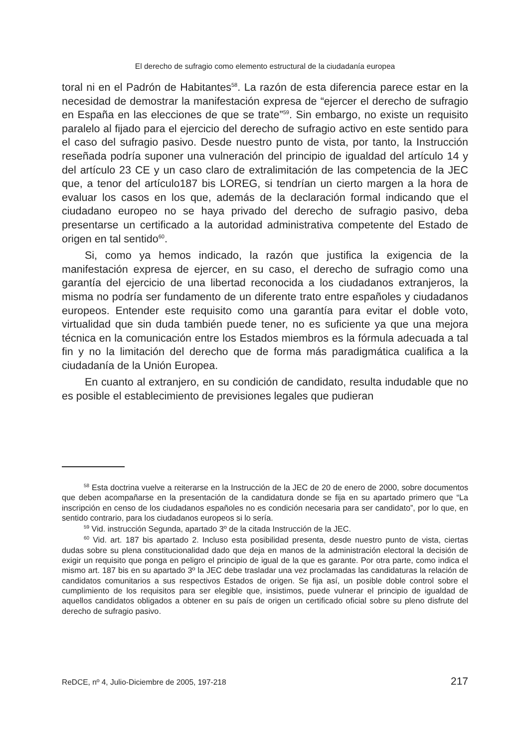El derecho de sufragio como elemento estructural de la ciudadanía europea
toral ni en el Padrón de Habitantes<sup>58</sup>. La razón de esta diferencia parece estar en la necesidad de demostrar la manifestación expresa de “ejercer el derecho de sufragio en España en las elecciones de que se trate”<sup>59</sup>. Sin embargo, no existe un requisito paralelo al fijado para el ejercicio del derecho de sufragio activo en este sentido para el caso del sufragio pasivo. Desde nuestro punto de vista, por tanto, la Instrucción reseñada podría suponer una vulneración del principio de igualdad del artículo 14 y del artículo 23 CE y un caso claro de extralimitación de las competencia de la JEC que, a tenor del artículo187 bis LOREG, si tendrían un cierto margen a la hora de evaluar los casos en los que, además de la declaración formal indicando que el ciudadano europeo no se haya privado del derecho de sufragio pasivo, deba presentarse un certificado a la autoridad administrativa competente del Estado de origen en tal sentido<sup>60</sup>.
Si, como ya hemos indicado, la razón que justifica la exigencia de la manifestación expresa de ejercer, en su caso, el derecho de sufragio como una garantía del ejercicio de una libertad reconocida a los ciudadanos extranjeros, la misma no podría ser fundamento de un diferente trato entre españoles y ciudadanos europeos. Entender este requisito como una garantía para evitar el doble voto, virtualidad que sin duda también puede tener, no es suficiente ya que una mejora técnica en la comunicación entre los Estados miembros es la fórmula adecuada a tal fin y no la limitación del derecho que de forma más paradigmática cualifica a la ciudadanía de la Unión Europea.
En cuanto al extranjero, en su condición de candidato, resulta indudable que no es posible el establecimiento de previsiones legales que pudieran
<sup>58</sup> Esta doctrina vuelve a reiterarse en la Instrucción de la JEC de 20 de enero de 2000, sobre documentos que deben acompañarse en la presentación de la candidatura donde se fija en su apartado primero que “La inscripción en censo de los ciudadanos españoles no es condición necesaria para ser candidato”, por lo que, en sentido contrario, para los ciudadanos europeos si lo sería.
<sup>59</sup> Vid. instrucción Segunda, apartado 3º de la citada Instrucción de la JEC.
<sup>60</sup> Vid. art. 187 bis apartado 2. Incluso esta posibilidad presenta, desde nuestro punto de vista, ciertas dudas sobre su plena constitucionalidad dado que deja en manos de la administración electoral la decisión de exigir un requisito que ponga en peligro el principio de igual de la que es garante. Por otra parte, como indica el mismo art. 187 bis en su apartado 3º la JEC debe trasladar una vez proclamadas las candidaturas la relación de candidatos comunitarios a sus respectivos Estados de origen. Se fija así, un posible doble control sobre el cumplimiento de los requisitos para ser elegible que, insistimos, puede vulnerar el principio de igualdad de aquellos candidatos obligados a obtener en su país de origen un certificado oficial sobre su pleno disfrute del derecho de sufragio pasivo.
ReDCE, nº 4, Julio-Diciembre de 2005, 197-218 217